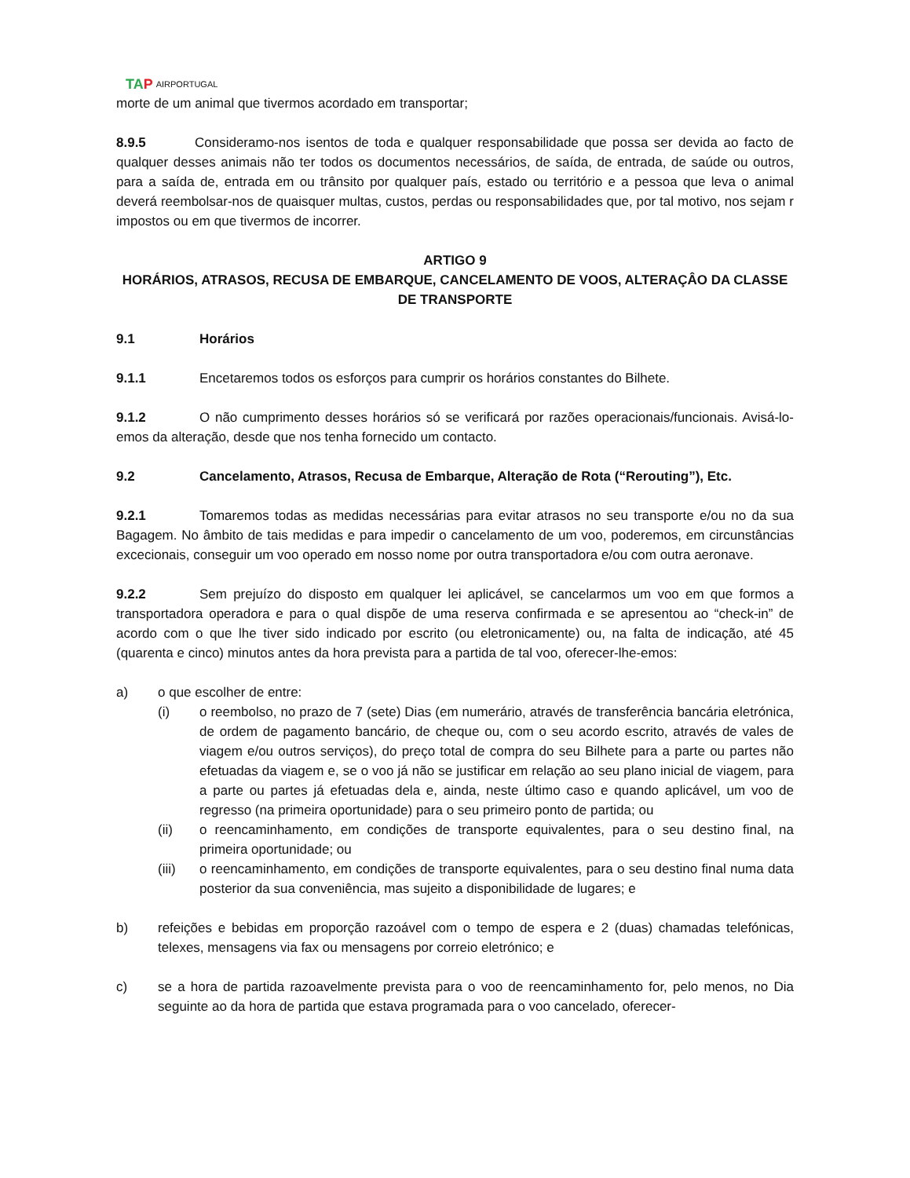TAP AIRPORTUGAL
morte de um animal que tivermos acordado em transportar;
8.9.5 Consideramo-nos isentos de toda e qualquer responsabilidade que possa ser devida ao facto de qualquer desses animais não ter todos os documentos necessários, de saída, de entrada, de saúde ou outros, para a saída de, entrada em ou trânsito por qualquer país, estado ou território e a pessoa que leva o animal deverá reembolsar-nos de quaisquer multas, custos, perdas ou responsabilidades que, por tal motivo, nos sejam r impostos ou em que tivermos de incorrer.
ARTIGO 9
HORÁRIOS, ATRASOS, RECUSA DE EMBARQUE, CANCELAMENTO DE VOOS, ALTERAÇÂO DA CLASSE DE TRANSPORTE
9.1 Horários
9.1.1 Encetaremos todos os esforços para cumprir os horários constantes do Bilhete.
9.1.2 O não cumprimento desses horários só se verificará por razões operacionais/funcionais. Avisá-lo-emos da alteração, desde que nos tenha fornecido um contacto.
9.2 Cancelamento, Atrasos, Recusa de Embarque, Alteração de Rota (“Rerouting”), Etc.
9.2.1 Tomaremos todas as medidas necessárias para evitar atrasos no seu transporte e/ou no da sua Bagagem. No âmbito de tais medidas e para impedir o cancelamento de um voo, poderemos, em circunstâncias excecionais, conseguir um voo operado em nosso nome por outra transportadora e/ou com outra aeronave.
9.2.2 Sem prejuízo do disposto em qualquer lei aplicável, se cancelarmos um voo em que formos a transportadora operadora e para o qual dispõe de uma reserva confirmada e se apresentou ao “check-in” de acordo com o que lhe tiver sido indicado por escrito (ou eletronicamente) ou, na falta de indicação, até 45 (quarenta e cinco) minutos antes da hora prevista para a partida de tal voo, oferecer-lhe-emos:
a) o que escolher de entre:
(i) o reembolso, no prazo de 7 (sete) Dias (em numerário, através de transferência bancária eletrónica, de ordem de pagamento bancário, de cheque ou, com o seu acordo escrito, através de vales de viagem e/ou outros serviços), do preço total de compra do seu Bilhete para a parte ou partes não efetuadas da viagem e, se o voo já não se justificar em relação ao seu plano inicial de viagem, para a parte ou partes já efetuadas dela e, ainda, neste último caso e quando aplicável, um voo de regresso (na primeira oportunidade) para o seu primeiro ponto de partida; ou
(ii) o reencaminhamento, em condições de transporte equivalentes, para o seu destino final, na primeira oportunidade; ou
(iii) o reencaminhamento, em condições de transporte equivalentes, para o seu destino final numa data posterior da sua conveniência, mas sujeito a disponibilidade de lugares; e
b) refeições e bebidas em proporção razoável com o tempo de espera e 2 (duas) chamadas telefónicas, telexes, mensagens via fax ou mensagens por correio eletrónico; e
c) se a hora de partida razoavelmente prevista para o voo de reencaminhamento for, pelo menos, no Dia seguinte ao da hora de partida que estava programada para o voo cancelado, oferecer-